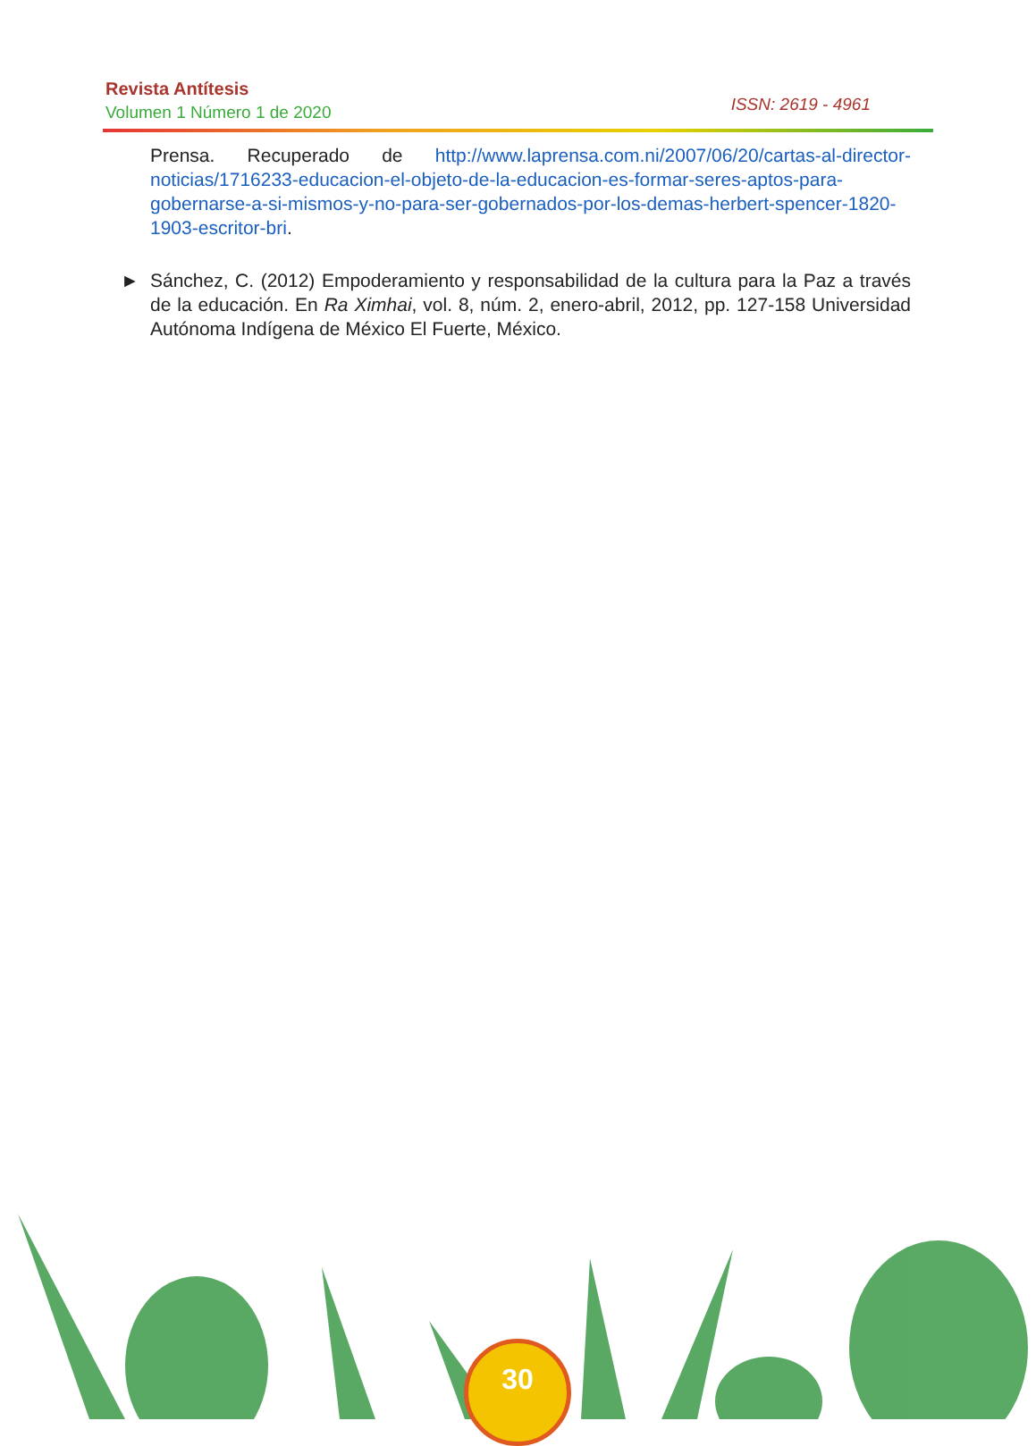Revista Antítesis
Volumen 1 Número 1 de 2020
ISSN: 2619 - 4961
Prensa. Recuperado de http://www.laprensa.com.ni/2007/06/20/cartas-al-director-noticias/1716233-educacion-el-objeto-de-la-educacion-es-formar-seres-aptos-para-gobernarse-a-si-mismos-y-no-para-ser-gobernados-por-los-demas-herbert-spencer-1820-1903-escritor-bri.
► Sánchez, C. (2012) Empoderamiento y responsabilidad de la cultura para la Paz a través de la educación. En Ra Ximhai, vol. 8, núm. 2, enero-abril, 2012, pp. 127-158 Universidad Autónoma Indígena de México El Fuerte, México.
30